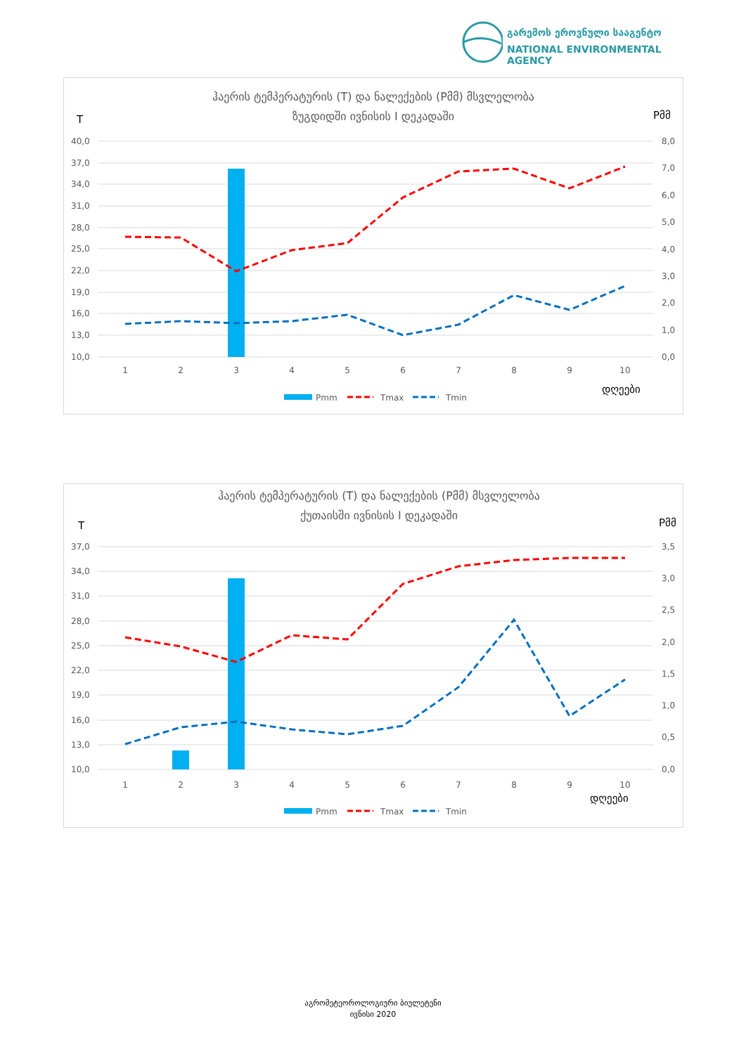გარემოს ეროვნული სააგენტო
NATIONAL ENVIRONMENTAL AGENCY
ჰაერის ტემპერატურის (T) და ნალექების (Pმმ) მსვლელობა
ზუგდიდში ივნისის I დეკადაში
T
Pმმ
40,0
37,0
34,0
31,0
28,0
25,0
22,0
19,0
16,0
13,0
10,0
8,0
7,0
6,0
5,0
4,0
3,0
2,0
1,0
0,0
1
2
3
4
5
6
7
8
9
10
დღეები
Pmm
Tmax
Tmin
ჰაერის ტემპერატურის (T) და ნალექების (Pმმ) მსვლელობა
ქუთაისში ივნისის I დეკადაში
T
Pმმ
37,0
34,0
31,0
28,0
25,0
22,0
19,0
16,0
13,0
10,0
3,5
3,0
2,5
2,0
1,5
1,0
0,5
0,0
1
2
3
4
5
6
7
8
9
10
დღეები
Pmm
Tmax
Tmin
აგრომეტეოროლოგიური ბიულეტენი
ივნისი 2020